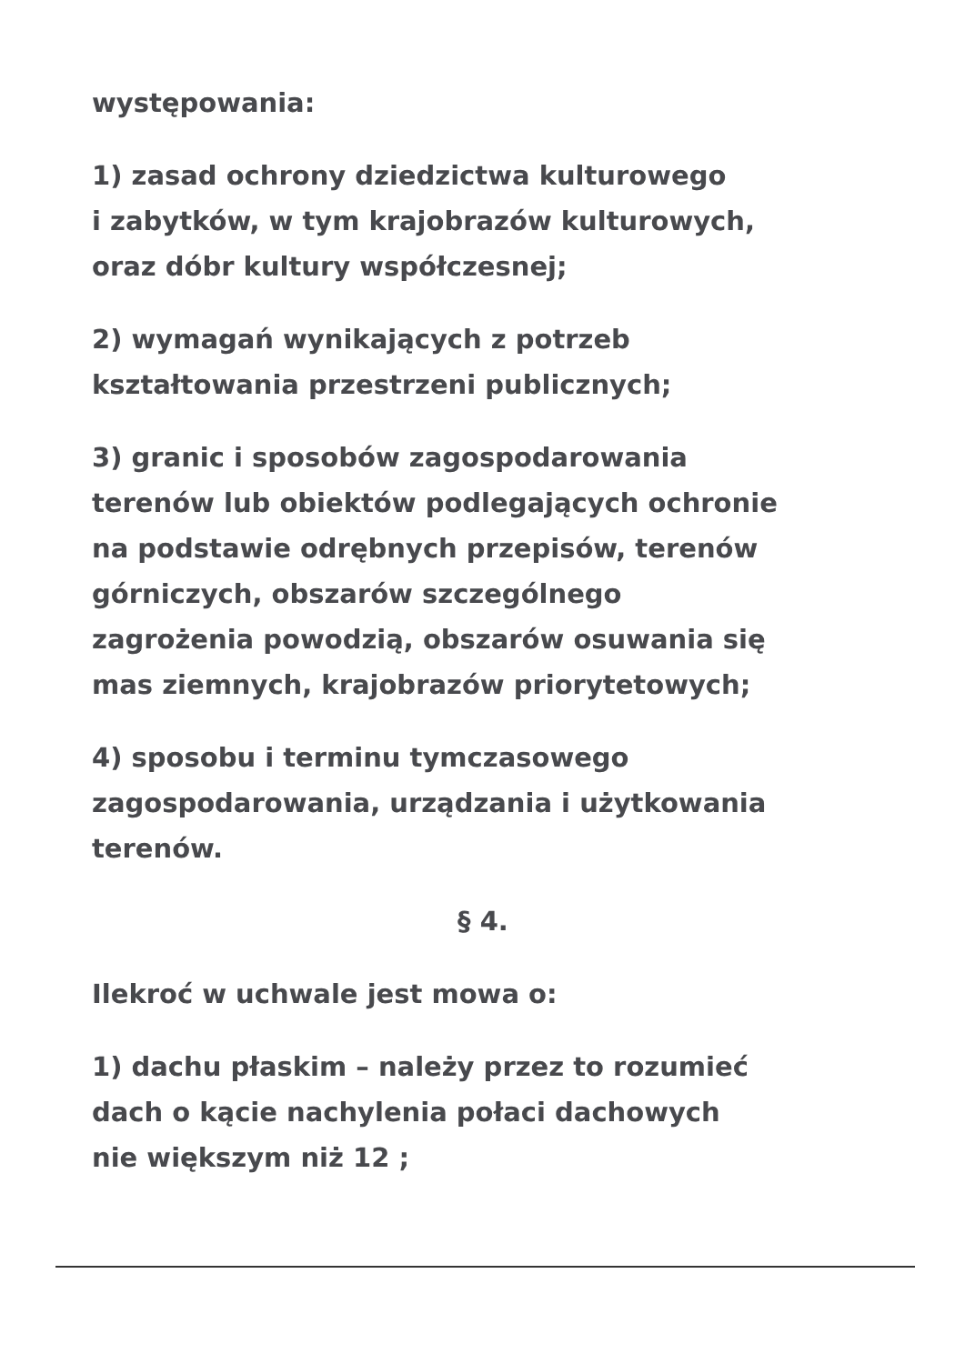występowania:
1) zasad ochrony dziedzictwa kulturowego
i zabytków, w tym krajobrazów kulturowych,
oraz dóbr kultury współczesnej;
2) wymagań wynikających z potrzeb
kształtowania przestrzeni publicznych;
3) granic i sposobów zagospodarowania
terenów lub obiektów podlegających ochronie
na podstawie odrębnych przepisów, terenów
górniczych, obszarów szczególnego
zagrożenia powodzią, obszarów osuwania się
mas ziemnych, krajobrazów priorytetowych;
4) sposobu i terminu tymczasowego
zagospodarowania, urządzania i użytkowania
terenów.
§ 4.
Ilekroć w uchwale jest mowa o:
1) dachu płaskim – należy przez to rozumieć
dach o kącie nachylenia połaci dachowych
nie większym niż 12 ;